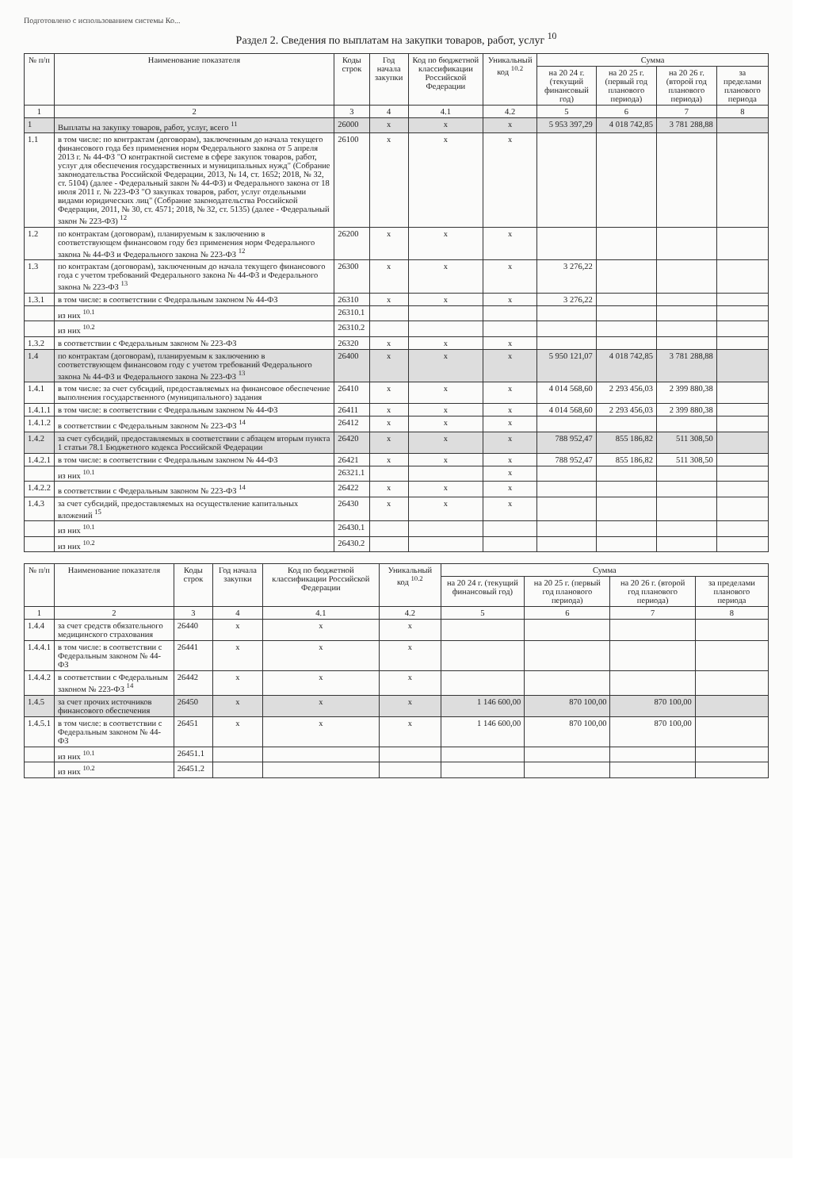Подготовлено с использованием системы Ко...
Раздел 2. Сведения по выплатам на закупки товаров, работ, услуг <sup>10</sup>
| № п/п | Наименование показателя | Коды строк | Год начала закупки | Код по бюджетной классификации Российской Федерации | Уникальный код <sup>10.2</sup> | Сумма | | | |
| --- | --- | --- | --- | --- | --- | --- | --- | --- | --- |
| | | | | | | на 20 24 г. (текущий финансовый год) | на 20 25 г. (первый год планового периода) | на 20 26 г. (второй год планового периода) | за пределами планового периода |
| 1 | 2 | 3 | 4 | 4.1 | 4.2 | 5 | 6 | 7 | 8 |
| 1 | Выплаты на закупку товаров, работ, услуг, всего <sup>11</sup> | 26000 | x | x | x | 5 953 397,29 | 4 018 742,85 | 3 781 288,88 | |
| 1.1 | в том числе: по контрактам (договорам), заключенным до начала текущего финансового года без применения норм Федерального закона от 5 апреля 2013 г. № 44-ФЗ "О контрактной системе в сфере закупок товаров, работ, услуг для обеспечения государственных и муниципальных нужд" (Собрание законодательства Российской Федерации, 2013, № 14, ст. 1652; 2018, № 32, ст. 5104) (далее - Федеральный закон № 44-ФЗ) и Федерального закона от 18 июля 2011 г. № 223-ФЗ "О закупках товаров, работ, услуг отдельными видами юридических лиц" (Собрание законодательства Российской Федерации, 2011, № 30, ст. 4571; 2018, № 32, ст. 5135) (далее - Федеральный закон № 223-ФЗ) <sup>12</sup> | 26100 | x | x | x | | | | |
| 1.2 | по контрактам (договорам), планируемым к заключению в соответствующем финансовом году без применения норм Федерального закона № 44-ФЗ и Федерального закона № 223-ФЗ <sup>12</sup> | 26200 | x | x | x | | | | |
| 1.3 | по контрактам (договорам), заключенным до начала текущего финансового года с учетом требований Федерального закона № 44-ФЗ и Федерального закона № 223-ФЗ <sup>13</sup> | 26300 | x | x | x | 3 276,22 | | | |
| 1.3.1 | в том числе: в соответствии с Федеральным законом № 44-ФЗ | 26310 | x | x | x | 3 276,22 | | | |
| | из них <sup>10.1</sup> | 26310.1 | | | | | | | |
| | из них <sup>10.2</sup> | 26310.2 | | | | | | | |
| 1.3.2 | в соответствии с Федеральным законом № 223-ФЗ | 26320 | x | x | x | | | | |
| 1.4 | по контрактам (договорам), планируемым к заключению в соответствующем финансовом году с учетом требований Федерального закона № 44-ФЗ и Федерального закона № 223-ФЗ <sup>13</sup> | 26400 | x | x | x | 5 950 121,07 | 4 018 742,85 | 3 781 288,88 | |
| 1.4.1 | в том числе: за счет субсидий, предоставляемых на финансовое обеспечение выполнения государственного (муниципального) задания | 26410 | x | x | x | 4 014 568,60 | 2 293 456,03 | 2 399 880,38 | |
| 1.4.1.1 | в том числе: в соответствии с Федеральным законом № 44-ФЗ | 26411 | x | x | x | 4 014 568,60 | 2 293 456,03 | 2 399 880,38 | |
| 1.4.1.2 | в соответствии с Федеральным законом № 223-ФЗ <sup>14</sup> | 26412 | x | x | x | | | | |
| 1.4.2 | за счет субсидий, предоставляемых в соответствии с абзацем вторым пункта 1 статьи 78.1 Бюджетного кодекса Российской Федерации | 26420 | x | x | x | 788 952,47 | 855 186,82 | 511 308,50 | |
| 1.4.2.1 | в том числе: в соответствии с Федеральным законом № 44-ФЗ | 26421 | x | x | x | 788 952,47 | 855 186,82 | 511 308,50 | |
| | из них <sup>10.1</sup> | 26321.1 | | | x | | | | |
| 1.4.2.2 | в соответствии с Федеральным законом № 223-ФЗ <sup>14</sup> | 26422 | x | x | x | | | | |
| 1.4.3 | за счет субсидий, предоставляемых на осуществление капитальных вложений <sup>15</sup> | 26430 | x | x | x | | | | |
| | из них <sup>10.1</sup> | 26430.1 | | | | | | | |
| | из них <sup>10.2</sup> | 26430.2 | | | | | | | |
| № п/п | Наименование показателя | Коды строк | Год начала закупки | Код по бюджетной классификации Российской Федерации | Уникальный код <sup>10.2</sup> | Сумма | | | |
| --- | --- | --- | --- | --- | --- | --- | --- | --- | --- |
| | | | | | | на 20 24 г. (текущий финансовый год) | на 20 25 г. (первый год планового периода) | на 20 26 г. (второй год планового периода) | за пределами планового периода |
| 1 | 2 | 3 | 4 | 4.1 | 4.2 | 5 | 6 | 7 | 8 |
| 1.4.4 | за счет средств обязательного медицинского страхования | 26440 | x | x | x | | | | |
| 1.4.4.1 | в том числе: в соответствии с Федеральным законом № 44-ФЗ | 26441 | x | x | x | | | | |
| 1.4.4.2 | в соответствии с Федеральным законом № 223-ФЗ <sup>14</sup> | 26442 | x | x | x | | | | |
| 1.4.5 | за счет прочих источников финансового обеспечения | 26450 | x | x | x | 1 146 600,00 | 870 100,00 | 870 100,00 | |
| 1.4.5.1 | в том числе: в соответствии с Федеральным законом № 44-ФЗ | 26451 | x | x | x | 1 146 600,00 | 870 100,00 | 870 100,00 | |
| | из них <sup>10.1</sup> | 26451.1 | | | | | | | |
| | из них <sup>10.2</sup> | 26451.2 | | | | | | | |